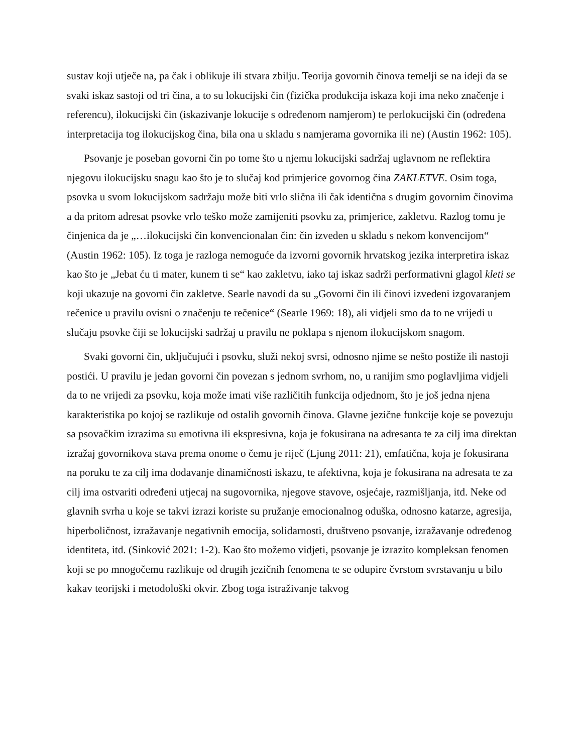sustav koji utječe na, pa čak i oblikuje ili stvara zbilju. Teorija govornih činova temelji se na ideji da se svaki iskaz sastoji od tri čina, a to su lokucijski čin (fizička produkcija iskaza koji ima neko značenje i referencu), ilokucijski čin (iskazivanje lokucije s određenom namjerom) te perlokucijski čin (određena interpretacija tog ilokucijskog čina, bila ona u skladu s namjerama govornika ili ne) (Austin 1962: 105).
Psovanje je poseban govorni čin po tome što u njemu lokucijski sadržaj uglavnom ne reflektira njegovu ilokucijsku snagu kao što je to slučaj kod primjerice govornog čina ZAKLETVE. Osim toga, psovka u svom lokucijskom sadržaju može biti vrlo slična ili čak identična s drugim govornim činovima a da pritom adresat psovke vrlo teško može zamijeniti psovku za, primjerice, zakletvu. Razlog tomu je činjenica da je „…ilokucijski čin konvencionalan čin: čin izveden u skladu s nekom konvencijom“ (Austin 1962: 105). Iz toga je razloga nemoguće da izvorni govornik hrvatskog jezika interpretira iskaz kao što je „Jebat ću ti mater, kunem ti se“ kao zakletvu, iako taj iskaz sadrži performativni glagol kleti se koji ukazuje na govorni čin zakletve. Searle navodi da su „Govorni čin ili činovi izvedeni izgovaranjem rečenice u pravilu ovisni o značenju te rečenice“ (Searle 1969: 18), ali vidjeli smo da to ne vrijedi u slučaju psovke čiji se lokucijski sadržaj u pravilu ne poklapa s njenom ilokucijskom snagom.
Svaki govorni čin, uključujući i psovku, služi nekoj svrsi, odnosno njime se nešto postiže ili nastoji postići. U pravilu je jedan govorni čin povezan s jednom svrhom, no, u ranijim smo poglavljima vidjeli da to ne vrijedi za psovku, koja može imati više različitih funkcija odjednom, što je još jedna njena karakteristika po kojoj se razlikuje od ostalih govornih činova. Glavne jezične funkcije koje se povezuju sa psovačkim izrazima su emotivna ili ekspresivna, koja je fokusirana na adresanta te za cilj ima direktan izražaj govornikova stava prema onome o čemu je riječ (Ljung 2011: 21), emfatična, koja je fokusirana na poruku te za cilj ima dodavanje dinamičnosti iskazu, te afektivna, koja je fokusirana na adresata te za cilj ima ostvariti određeni utjecaj na sugovornika, njegove stavove, osjećaje, razmišljanja, itd. Neke od glavnih svrha u koje se takvi izrazi koriste su pružanje emocionalnog oduška, odnosno katarze, agresija, hiperboličnost, izražavanje negativnih emocija, solidarnosti, društveno psovanje, izražavanje određenog identiteta, itd. (Sinković 2021: 1-2). Kao što možemo vidjeti, psovanje je izrazito kompleksan fenomen koji se po mnogočemu razlikuje od drugih jezičnih fenomena te se odupire čvrstom svrstavanju u bilo kakav teorijski i metodološki okvir. Zbog toga istraživanje takvog